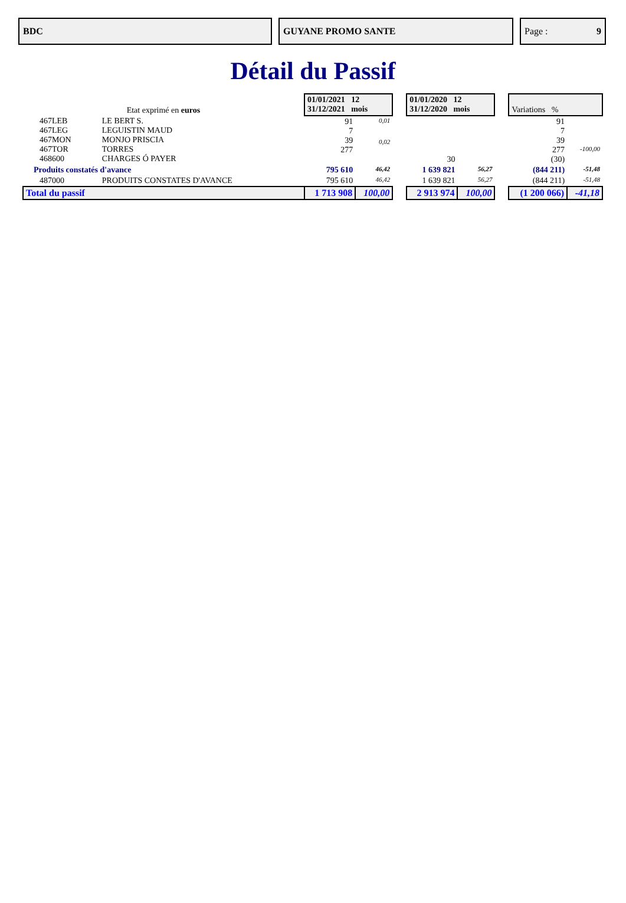BDC GUYANE PROMO SANTE Page : 9
Détail du Passif
| Etat exprimé en euros | | 01/01/2021 12 31/12/2021 mois | | | 01/01/2020 12 31/12/2020 mois | | | Variations % | |
| 467LEB 467LEG 467MON 467TOR 468600 | LE BERT S. LEGUISTIN MAUD MONJO PRISCIA TORRES CHARGES Ó PAYER | 91 7 39 277 | 0,01 0,02 | | 30 | | | 91 7 39 277 (30) | -100,00 |
| Produits constatés d'avance | | 795 610 | 46,42 | | 1 639 821 | 56,27 | | (844 211) | -51,48 |
| 487000 | PRODUITS CONSTATES D'AVANCE | 795 610 | 46,42 | | 1 639 821 | 56,27 | | (844 211) | -51,48 |
| Total du passif | | 1 713 908 | 100,00 | | 2 913 974 | 100,00 | | (1 200 066) | -41,18 |